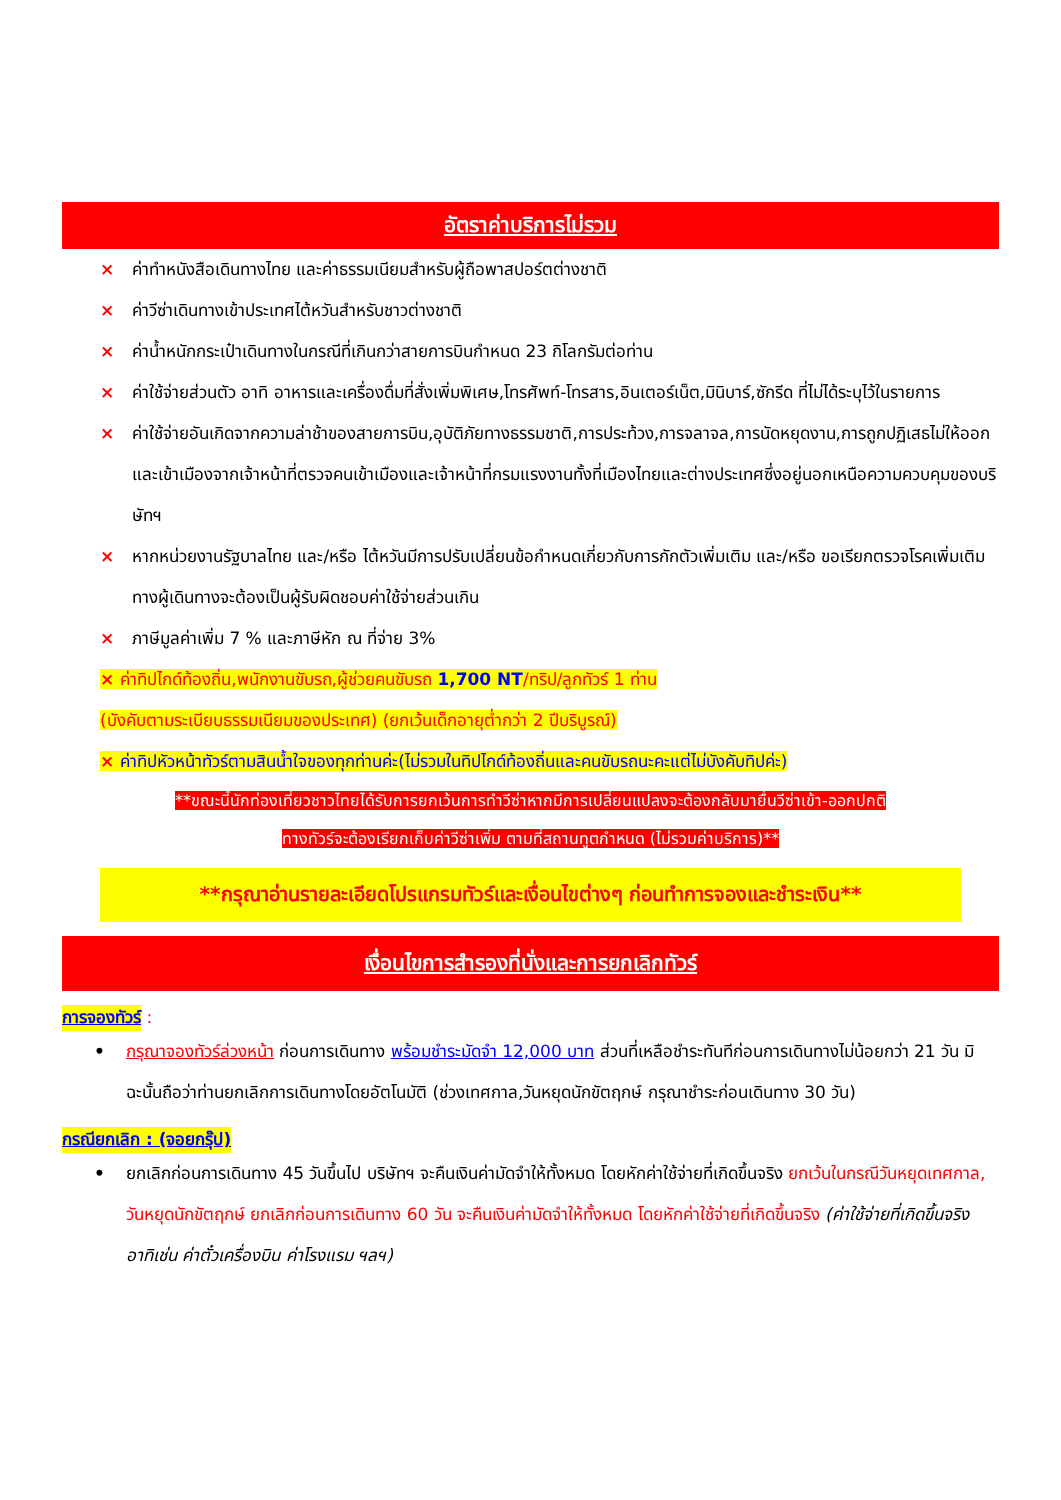อัตราค่าบริการไม่รวม
× ค่าทำหนังสือเดินทางไทย และค่าธรรมเนียมสำหรับผู้ถือพาสปอร์ตต่างชาติ
× ค่าวีซ่าเดินทางเข้าประเทศไต้หวันสำหรับชาวต่างชาติ
× ค่าน้ำหนักกระเป๋าเดินทางในกรณีที่เกินกว่าสายการบินกำหนด 23 กิโลกรัมต่อท่าน
× ค่าใช้จ่ายส่วนตัว อาทิ อาหารและเครื่องดื่มที่สั่งเพิ่มพิเศษ,โทรศัพท์-โทรสาร,อินเตอร์เน็ต,มินิบาร์,ซักรีด ที่ไม่ได้ระบุไว้ในรายการ
× ค่าใช้จ่ายอันเกิดจากความล่าช้าของสายการบิน,อุบัติภัยทางธรรมชาติ,การประท้วง,การจลาจล,การนัดหยุดงาน,การถูกปฏิเสธไม่ให้ออกและเข้าเมืองจากเจ้าหน้าที่ตรวจคนเข้าเมืองและเจ้าหน้าที่กรมแรงงานทั้งที่เมืองไทยและต่างประเทศซึ่งอยู่นอกเหนือความควบคุมของบริษัทฯ
× หากหน่วยงานรัฐบาลไทย และ/หรือ ไต้หวันมีการปรับเปลี่ยนข้อกำหนดเกี่ยวกับการกักตัวเพิ่มเติม และ/หรือ ขอเรียกตรวจโรคเพิ่มเติม ทางผู้เดินทางจะต้องเป็นผู้รับผิดชอบค่าใช้จ่ายส่วนเกิน
× ภาษีมูลค่าเพิ่ม 7 % และภาษีหัก ณ ที่จ่าย 3%
× ค่าทิปไกด์ท้องถิ่น,พนักงานขับรถ,ผู้ช่วยคนขับรถ 1,700 NT/ทริป/ลูกทัวร์ 1 ท่าน
(บังคับตามระเบียบธรรมเนียมของประเทศ) (ยกเว้นเด็กอายุต่ำกว่า 2 ปีบริบูรณ์)
× ค่าทิปหัวหน้าทัวร์ตามสินน้ำใจของทุกท่านค่ะ(ไม่รวมในทิปไกด์ท้องถิ่นและคนขับรถนะคะแต่ไม่บังคับทิปค่ะ)
**ขณะนี้นักท่องเที่ยวชาวไทยได้รับการยกเว้นการทำวีซ่าหากมีการเปลี่ยนแปลงจะต้องกลับมายื่นวีซ่าเข้า-ออกปกติ
ทางทัวร์จะต้องเรียกเก็บค่าวีซ่าเพิ่ม ตามที่สถานทูตกำหนด (ไม่รวมค่าบริการ)**
**กรุณาอ่านรายละเอียดโปรแกรมทัวร์และเงื่อนไขต่างๆ ก่อนทำการจองและชำระเงิน**
เงื่อนไขการสำรองที่นั่งและการยกเลิกทัวร์
การจองทัวร์ :
• กรุณาจองทัวร์ล่วงหน้า ก่อนการเดินทาง พร้อมชำระมัดจำ 12,000 บาท ส่วนที่เหลือชำระทันทีก่อนการเดินทางไม่น้อยกว่า 21 วัน มิฉะนั้นถือว่าท่านยกเลิกการเดินทางโดยอัตโนมัติ (ช่วงเทศกาล,วันหยุดนักขัตฤกษ์ กรุณาชำระก่อนเดินทาง 30 วัน)
กรณียกเลิก : (จอยกรุ๊ป)
• ยกเลิกก่อนการเดินทาง 45 วันขึ้นไป บริษัทฯ จะคืนเงินค่ามัดจำให้ทั้งหมด โดยหักค่าใช้จ่ายที่เกิดขึ้นจริง ยกเว้นในกรณีวันหยุดเทศกาล, วันหยุดนักขัตฤกษ์ ยกเลิกก่อนการเดินทาง 60 วัน จะคืนเงินค่ามัดจำให้ทั้งหมด โดยหักค่าใช้จ่ายที่เกิดขึ้นจริง (ค่าใช้จ่ายที่เกิดขึ้นจริง อาทิเช่น ค่าตั๋วเครื่องบิน ค่าโรงแรม ฯลฯ)